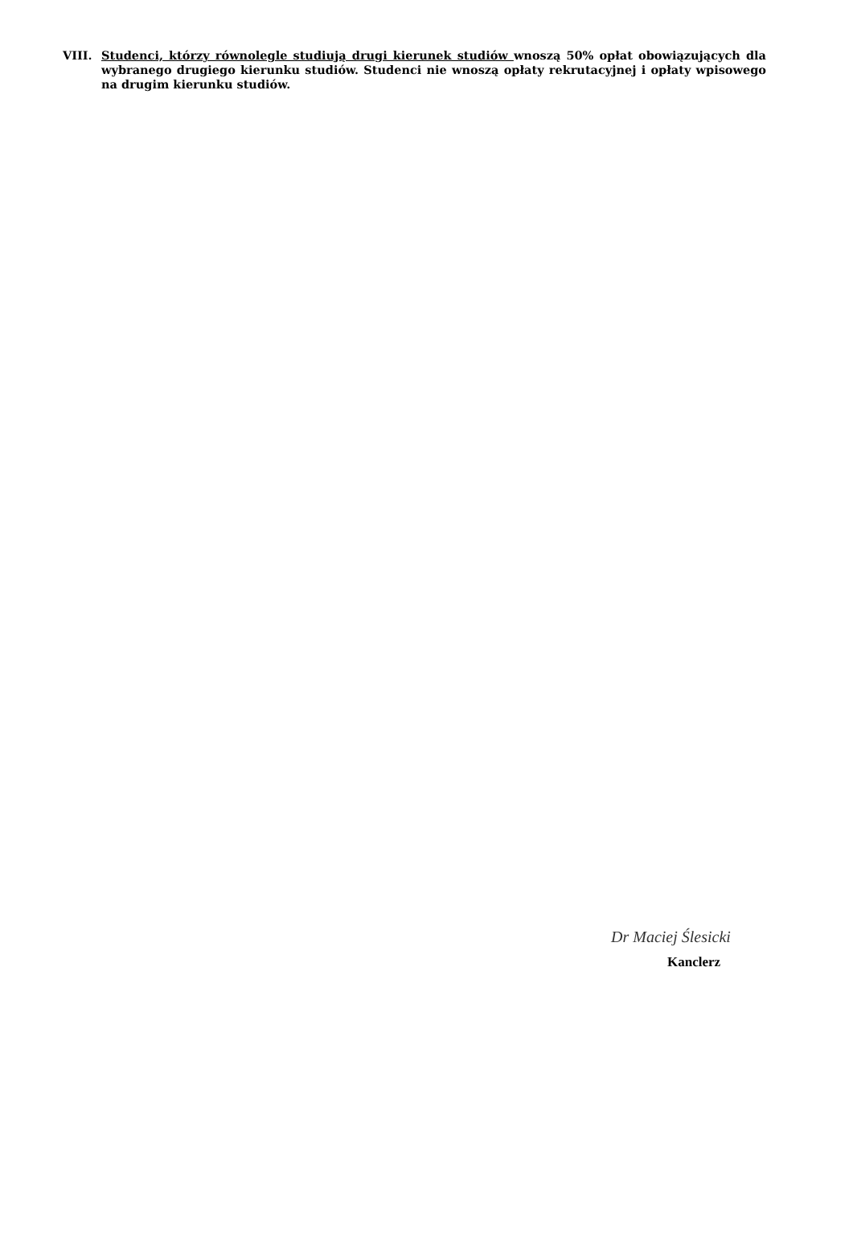VIII. Studenci, którzy równolegle studiują drugi kierunek studiów wnoszą 50% opłat obowiązujących dla wybranego drugiego kierunku studiów. Studenci nie wnoszą opłaty rekrutacyjnej i opłaty wpisowego na drugim kierunku studiów.
Dr Maciej Ślesicki
Kanclerz